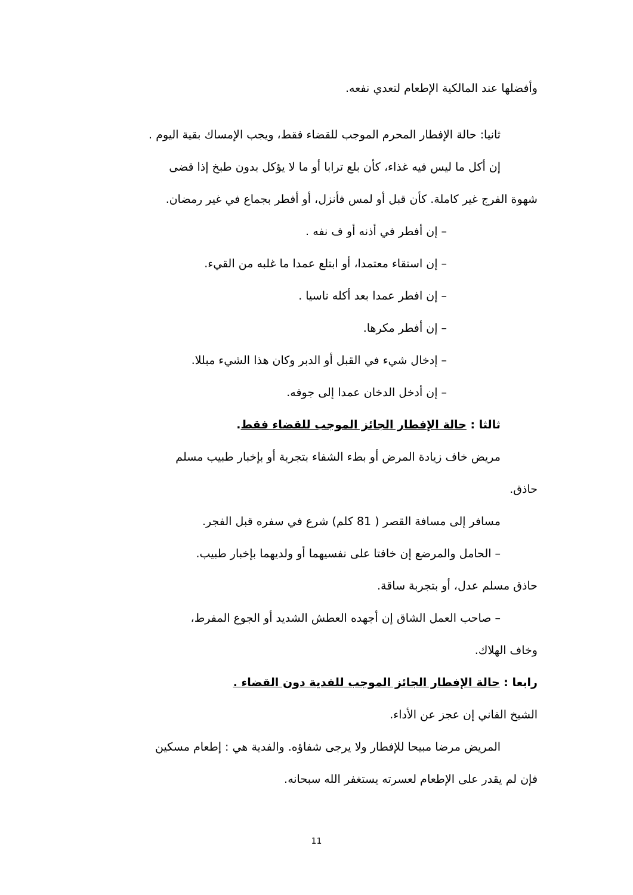وأفضلها عند المالكية الإطعام لتعدي نفعه.
ثانيا: حالة الإفطار المحرم الموجب للقضاء فقط، ويجب الإمساك بقية اليوم .
إن أكل ما ليس فيه غذاء، كأن بلع ترابا أو ما لا يؤكل بدون طبخ إذا قضى
شهوة الفرج غير كاملة. كأن قبل أو لمس فأنزل، أو أفطر بجماع في غير رمضان.
– إن أفطر في أذنه أو ف نفه .
– إن استقاء معتمدا، أو ابتلع عمدا ما غلبه من القيء.
– إن افطر عمدا بعد أكله ناسيا .
– إن أفطر مكرها.
– إدخال شيء في القبل أو الدبر وكان هذا الشيء مبللا.
– إن أدخل الدخان عمدا إلى جوفه.
ثالثا : حالة الإفطار الجائز الموجب للقضاء فقط.
مريض خاف زيادة المرض أو بطء الشفاء بتجربة أو بإخبار طبيب مسلم
حاذق.
مسافر إلى مسافة القصر ( 81 كلم) شرع في سفره قبل الفجر.
– الحامل والمرضع إن خافتا على نفسيهما أو ولديهما بإخبار طبيب.
حاذق مسلم عدل، أو بتجربة ساقة.
– صاحب العمل الشاق إن أجهده العطش الشديد أو الجوع المفرط،
وخاف الهلاك.
رابعا : حالة الإفطار الجائز الموجب للفدية دون القضاء .
الشيخ الفاني إن عجز عن الأداء.
المريض مرضا مبيحا للإفطار ولا يرجى شفاؤه. والفدية هي : إطعام مسكين
فإن لم يقدر على الإطعام لعسرته يستغفر الله سبحانه.
11